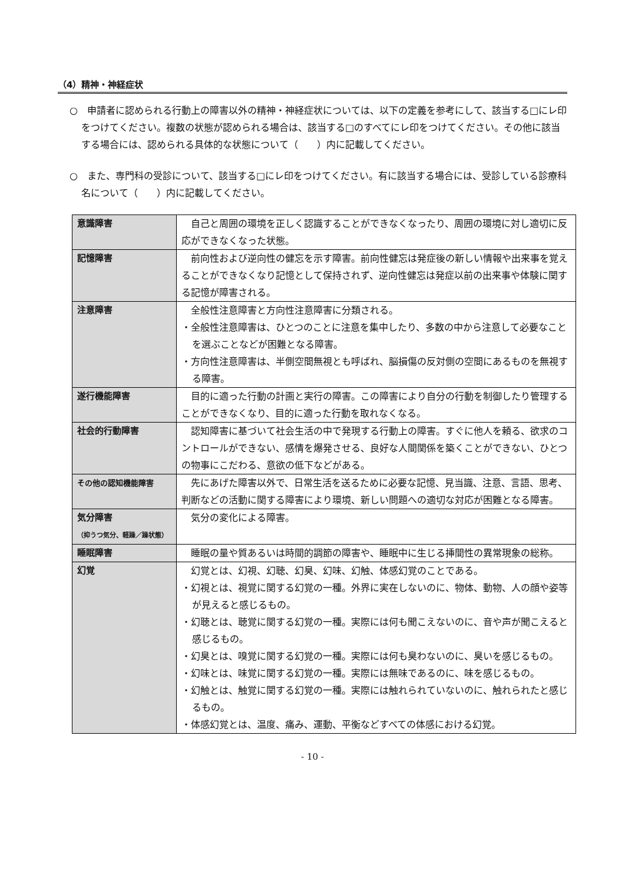（4）精神・神経症状
○　申請者に認められる行動上の障害以外の精神・神経症状については、以下の定義を参考にして、該当する□にレ印をつけてください。複数の状態が認められる場合は、該当する□のすべてにレ印をつけてください。その他に該当する場合には、認められる具体的な状態について（　　）内に記載してください。
○　また、専門科の受診について、該当する□にレ印をつけてください。有に該当する場合には、受診している診療科名について（　　）内に記載してください。
| 意識障害 | 自己と周囲の環境を正しく認識することができなくなったり、周囲の環境に対し適切に反応ができなくなった状態。 |
| 記憶障害 | 前向性および逆向性の健忘を示す障害。前向性健忘は発症後の新しい情報や出来事を覚えることができなくなり記憶として保持されず、逆向性健忘は発症以前の出来事や体験に関する記憶が障害される。 |
| 注意障害 | 全般性注意障害と方向性注意障害に分類される。 ・全般性注意障害は、ひとつのことに注意を集中したり、多数の中から注意して必要なことを選ぶことなどが困難となる障害。 ・方向性注意障害は、半側空間無視とも呼ばれ、脳損傷の反対側の空間にあるものを無視する障害。 |
| 遂行機能障害 | 目的に適った行動の計画と実行の障害。この障害により自分の行動を制御したり管理することができなくなり、目的に適った行動を取れなくなる。 |
| 社会的行動障害 | 認知障害に基づいて社会生活の中で発現する行動上の障害。すぐに他人を頼る、欲求のコントロールができない、感情を爆発させる、良好な人間関係を築くことができない、ひとつの物事にこだわる、意欲の低下などがある。 |
| その他の認知機能障害 | 先にあげた障害以外で、日常生活を送るために必要な記憶、見当識、注意、言語、思考、判断などの活動に関する障害により環境、新しい問題への適切な対応が困難となる障害。 |
| 気分障害 （抑うつ気分、軽躁／躁状態） | 気分の変化による障害。 |
| 睡眠障害 | 睡眠の量や質あるいは時間的調節の障害や、睡眠中に生じる挿間性の異常現象の総称。 |
| 幻覚 | 幻覚とは、幻視、幻聴、幻臭、幻味、幻触、体感幻覚のことである。 ・幻視とは、視覚に関する幻覚の一種。外界に実在しないのに、物体、動物、人の顔や姿等が見えると感じるもの。 ・幻聴とは、聴覚に関する幻覚の一種。実際には何も聞こえないのに、音や声が聞こえると感じるもの。 ・幻臭とは、嗅覚に関する幻覚の一種。実際には何も臭わないのに、臭いを感じるもの。 ・幻味とは、味覚に関する幻覚の一種。実際には無味であるのに、味を感じるもの。 ・幻触とは、触覚に関する幻覚の一種。実際には触れられていないのに、触れられたと感じるもの。 ・体感幻覚とは、温度、痛み、運動、平衡などすべての体感における幻覚。 |
- 10 -